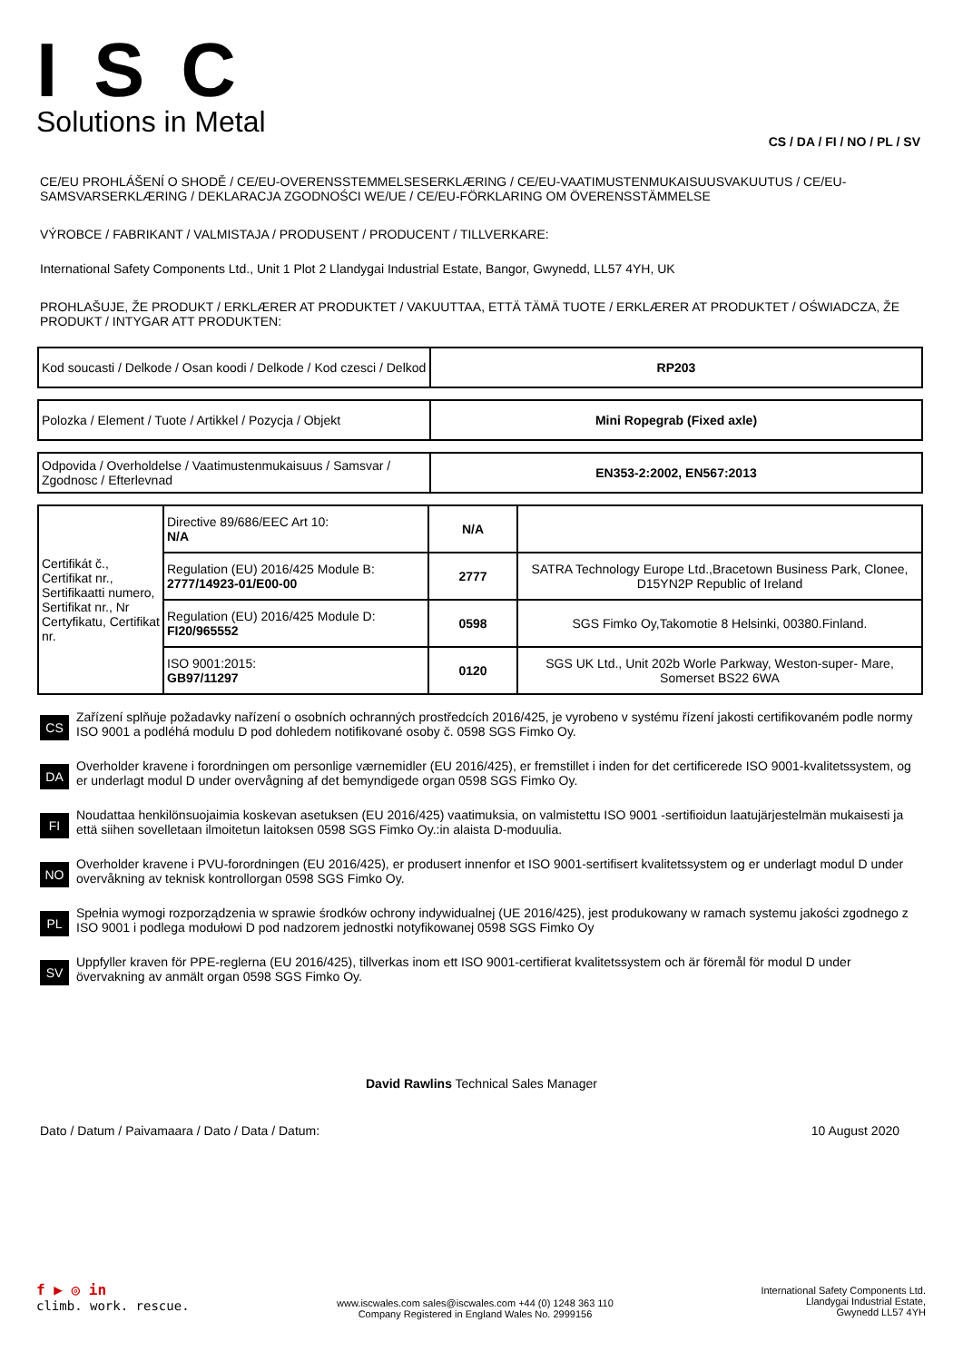ISC
Solutions in Metal
CS / DA / FI / NO / PL / SV
CE/EU PROHLÁŠENÍ O SHODĚ / CE/EU-OVERENSSTEMMELSESERKLÆRING / CE/EU-VAATIMUSTENMUKAISUUSVAKUUTUS / CE/EU-SAMSVARSERKLÆRING / DEKLARACJA ZGODNOŚCI WE/UE / CE/EU-FÖRKLARING OM ÖVERENSSTÄMMELSE
VÝROBCE / FABRIKANT / VALMISTAJA / PRODUSENT / PRODUCENT / TILLVERKARE:
International Safety Components Ltd., Unit 1 Plot 2 Llandygai Industrial Estate, Bangor, Gwynedd, LL57 4YH, UK
PROHLAŠUJE, ŽE PRODUKT / ERKLÆRER AT PRODUKTET / VAKUUTTAA, ETTÄ TÄMÄ TUOTE / ERKLÆRER AT PRODUKTET / OŚWIADCZA, ŽE PRODUKT / INTYGAR ATT PRODUKTEN:
| Kod soucasti / Delkode / Osan koodi / Delkode / Kod czesci / Delkod | RP203 |
| Polozka / Element / Tuote / Artikkel / Pozycja / Objekt | Mini Ropegrab (Fixed axle) |
| Odpovida / Overholdelse / Vaatimustenmukaisuus / Samsvar / Zgodnosc / Efterlevnad | EN353-2:2002, EN567:2013 |
| Certifikát č., Certifikat nr., Sertifikaatti numero, Sertifikat nr., Nr Certyfikatu, Certifikat nr. | Directive 89/686/EEC Art 10: N/A | N/A | |
| | Regulation (EU) 2016/425 Module B: 2777/14923-01/E00-00 | 2777 | SATRA Technology Europe Ltd.,Bracetown Business Park, Clonee, D15YN2P Republic of Ireland |
| | Regulation (EU) 2016/425 Module D: FI20/965552 | 0598 | SGS Fimko Oy,Takomotie 8 Helsinki, 00380.Finland. |
| | ISO 9001:2015: GB97/11297 | 0120 | SGS UK Ltd., Unit 202b Worle Parkway, Weston-super- Mare, Somerset BS22 6WA |
CS
Zařízení splňuje požadavky nařízení o osobních ochranných prostředcích 2016/425, je vyrobeno v systému řízení jakosti certifikovaném podle normy ISO 9001 a podléhá modulu D pod dohledem notifikované osoby č. 0598 SGS Fimko Oy.
DA
Overholder kravene i forordningen om personlige værnemidler (EU 2016/425), er fremstillet i inden for det certificerede ISO 9001-kvalitetssystem, og er underlagt modul D under overvågning af det bemyndigede organ 0598 SGS Fimko Oy.
FI
Noudattaa henkilönsuojaimia koskevan asetuksen (EU 2016/425) vaatimuksia, on valmistettu ISO 9001 -sertifioidun laatujärjestelmän mukaisesti ja että siihen sovelletaan ilmoitetun laitoksen 0598 SGS Fimko Oy.:in alaista D-moduulia.
NO
Overholder kravene i PVU-forordningen (EU 2016/425), er produsert innenfor et ISO 9001-sertifisert kvalitetssystem og er underlagt modul D under overvåkning av teknisk kontrollorgan 0598 SGS Fimko Oy.
PL
Spełnia wymogi rozporządzenia w sprawie środków ochrony indywidualnej (UE 2016/425), jest produkowany w ramach systemu jakości zgodnego z ISO 9001 i podlega modułowi D pod nadzorem jednostki notyfikowanej 0598 SGS Fimko Oy
SV
Uppfyller kraven för PPE-reglerna (EU 2016/425), tillverkas inom ett ISO 9001-certifierat kvalitetssystem och är föremål för modul D under övervakning av anmält organ 0598 SGS Fimko Oy.
David Rawlins Technical Sales Manager
Dato / Datum / Paivamaara / Dato / Data / Datum: 10 August 2020
f ▶ ◎ in
climb. work. rescue.
www.iscwales.com sales@iscwales.com +44 (0) 1248 363 110
Company Registered in England Wales No. 2999156
International Safety Components Ltd.
Llandygai Industrial Estate,
Gwynedd LL57 4YH